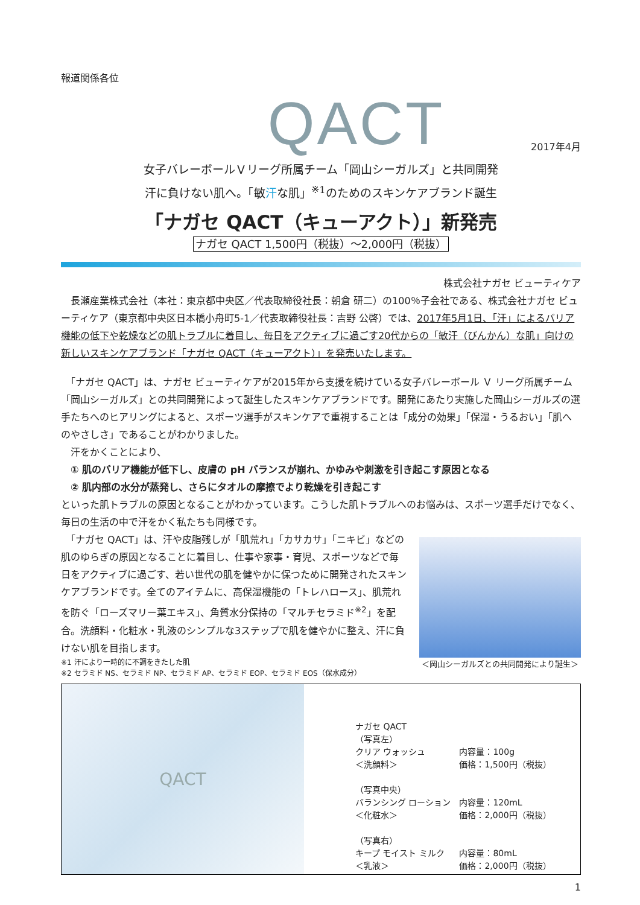報道関係各位
QACT
2017年4月
女子バレーボールＶリーグ所属チーム「岡山シーガルズ」と共同開発
汗に負けない肌へ。「敏汗な肌」<sup>※1</sup>のためのスキンケアブランド誕生
「ナガセ QACT（キューアクト）」新発売
ナガセ QACT 1,500円（税抜）～2,000円（税抜）
株式会社ナガセ ビューティケア
　長瀬産業株式会社（本社：東京都中央区／代表取締役社長：朝倉 研二）の100％子会社である、株式会社ナガセ ビューティケア（東京都中央区日本橋小舟町5-1／代表取締役社長：吉野 公啓）では、2017年5月1日、「汗」によるバリア機能の低下や乾燥などの肌トラブルに着目し、毎日をアクティブに過ごす20代からの「敏汗（びんかん）な肌」向けの新しいスキンケアブランド「ナガセ QACT（キューアクト）」を発売いたします。
　「ナガセ QACT」は、ナガセ ビューティケアが2015年から支援を続けている女子バレーボール Ｖ リーグ所属チーム「岡山シーガルズ」との共同開発によって誕生したスキンケアブランドです。開発にあたり実施した岡山シーガルズの選手たちへのヒアリングによると、スポーツ選手がスキンケアで重視することは「成分の効果」「保湿・うるおい」「肌へのやさしさ」であることがわかりました。
　汗をかくことにより、
　① 肌のバリア機能が低下し、皮膚の pH バランスが崩れ、かゆみや刺激を引き起こす原因となる
　② 肌内部の水分が蒸発し、さらにタオルの摩擦でより乾燥を引き起こす
といった肌トラブルの原因となることがわかっています。こうした肌トラブルへのお悩みは、スポーツ選手だけでなく、毎日の生活の中で汗をかく私たちも同様です。
　「ナガセ QACT」は、汗や皮脂残しが「肌荒れ」「カサカサ」「ニキビ」などの肌のゆらぎの原因となることに着目し、仕事や家事・育児、スポーツなどで毎日をアクティブに過ごす、若い世代の肌を健やかに保つために開発されたスキンケアブランドです。全てのアイテムに、高保湿機能の「トレハロース」、肌荒れを防ぐ「ローズマリー葉エキス」、角質水分保持の「マルチセラミド<sup>※2</sup>」を配合。洗顔料・化粧水・乳液のシンプルな3ステップで肌を健やかに整え、汗に負けない肌を目指します。
※1 汗により一時的に不調をきたした肌
※2 セラミド NS、セラミド NP、セラミド AP、セラミド EOP、セラミド EOS（保水成分）
＜岡山シーガルズとの共同開発により誕生＞
QACT
| ナガセ QACT | |
| （写真左） | |
| クリア ウォッシュ | 内容量：100g |
| ＜洗顔料＞ | 価格：1,500円（税抜） |
| （写真中央） | |
| バランシング ローション | 内容量：120mL |
| ＜化粧水＞ | 価格：2,000円（税抜） |
| （写真右） | |
| キープ モイスト ミルク | 内容量：80mL |
| ＜乳液＞ | 価格：2,000円（税抜） |
1